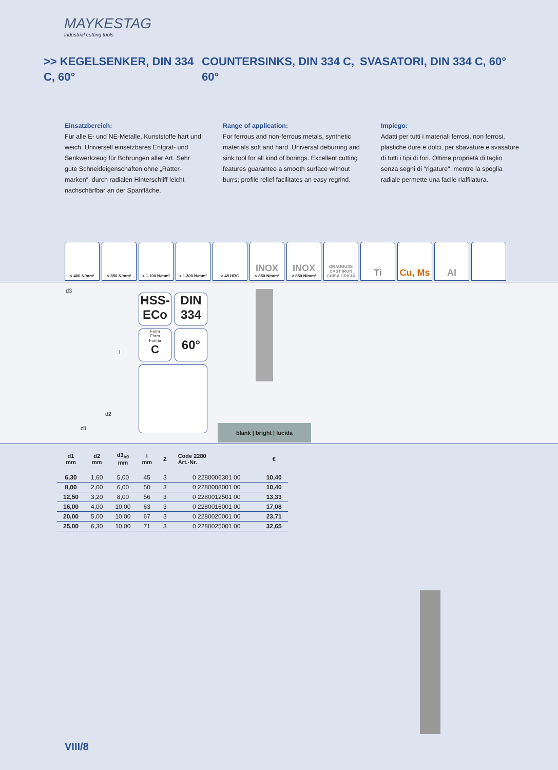MAYKESTAG
industrial cutting tools
>> KEGELSENKER, DIN 334 C, 60°
COUNTERSINKS, DIN 334 C, 60°
SVASATORI, DIN 334 C, 60°
Einsatzbereich:
Für alle E- und NE-Metalle, Kunststoffe hart und weich. Universell einsetzbares Entgrat- und Senkwerkzeug für Bohrungen aller Art. Sehr gute Schneideigenschaften ohne „Ratter-marken“, durch radialen Hinterschliff leicht nachschärfbar an der Spanfläche.
Range of application:
For ferrous and non-ferrous metals, synthetic materials soft and hard. Universal deburring and sink tool for all kind of borings. Excellent cutting features guarantee a smooth surface without burrs; profile relief facilitates an easy regrind.
Impiego:
Adatti per tutti i materiali ferrosi, non ferrosi, plastiche dure e dolci, per sbavature e svasature di tutti i tipi di fori. Ottime proprietà di taglio senza segni di "rigature", mentre la spoglia radiale permette una facile riaffilatura.
< 400 N/mm² < 850 N/mm² < 1.100 N/mm² < 1.300 N/mm² > 45 HRC
INOX
< 850 N/mm²
INOX
> 850 N/mm²
GRAUGUSS
CAST IRON
GHISA GRIGIA
Ti Cu, Ms Al
HSS-
ECo
DIN
334
Form
Form
Forma
C
60°
d3
d2
d1
l
blank | bright | lucida
| d1 mm | d2 mm | d3<sub>h9</sub> mm | l mm | Z | Code 2280 Art.-Nr. | € |
| --- | --- | --- | --- | --- | --- | --- |
| 6,30 | 1,60 | 5,00 | 45 | 3 | 0 2280006301 00 | 10,40 |
| 8,00 | 2,00 | 6,00 | 50 | 3 | 0 2280008001 00 | 10,40 |
| 12,50 | 3,20 | 8,00 | 56 | 3 | 0 2280012501 00 | 13,33 |
| 16,00 | 4,00 | 10,00 | 63 | 3 | 0 2280016001 00 | 17,08 |
| 20,00 | 5,00 | 10,00 | 67 | 3 | 0 2280020001 00 | 23,71 |
| 25,00 | 6,30 | 10,00 | 71 | 3 | 0 2280025001 00 | 32,65 |
VIII/8